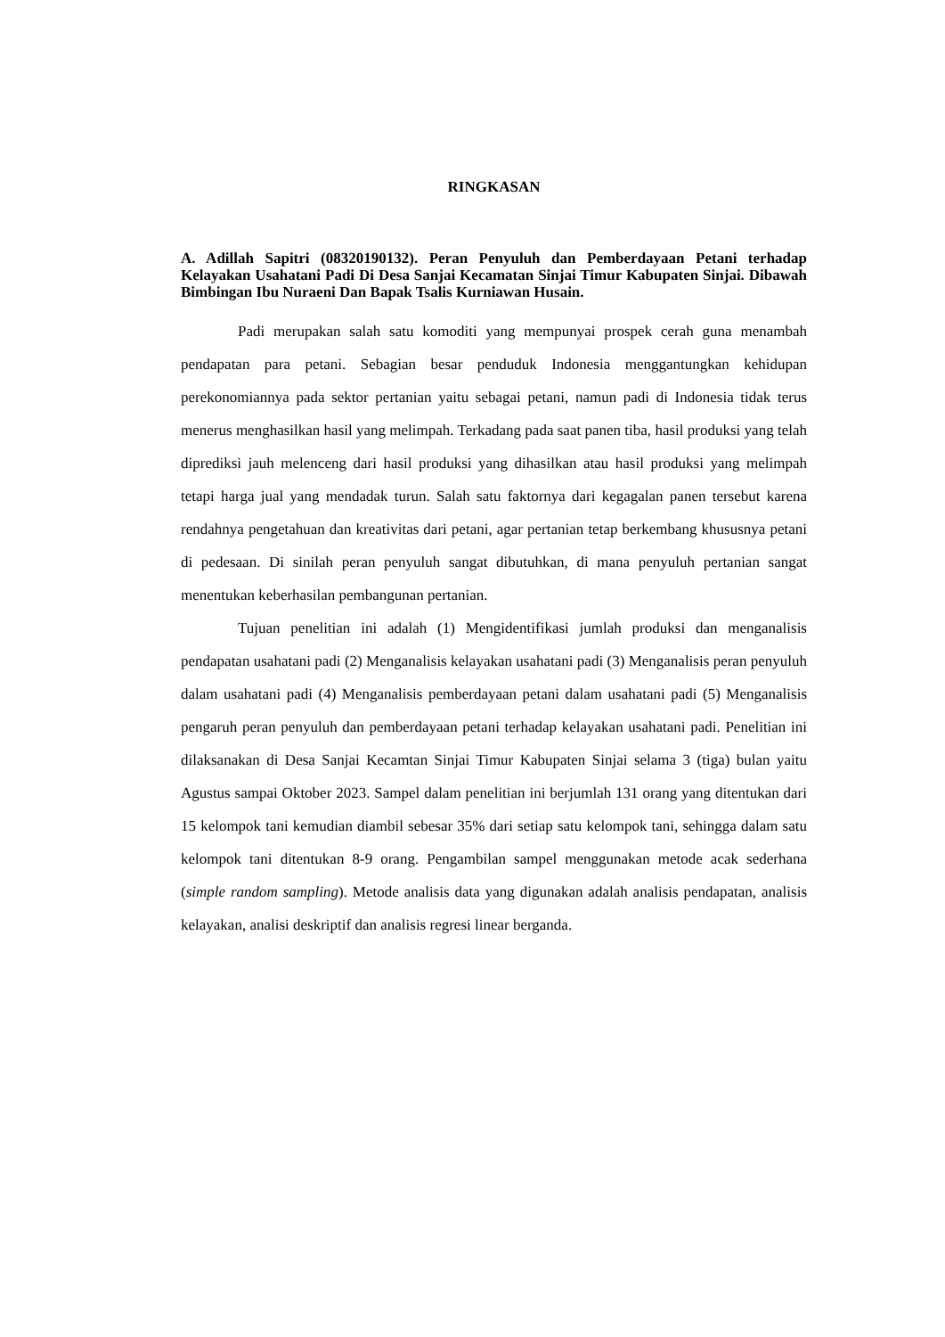RINGKASAN
A. Adillah Sapitri (08320190132). Peran Penyuluh dan Pemberdayaan Petani terhadap Kelayakan Usahatani Padi Di Desa Sanjai Kecamatan Sinjai Timur Kabupaten Sinjai. Dibawah Bimbingan Ibu Nuraeni Dan Bapak Tsalis Kurniawan Husain.
Padi merupakan salah satu komoditi yang mempunyai prospek cerah guna menambah pendapatan para petani. Sebagian besar penduduk Indonesia menggantungkan kehidupan perekonomiannya pada sektor pertanian yaitu sebagai petani, namun padi di Indonesia tidak terus menerus menghasilkan hasil yang melimpah. Terkadang pada saat panen tiba, hasil produksi yang telah diprediksi jauh melenceng dari hasil produksi yang dihasilkan atau hasil produksi yang melimpah tetapi harga jual yang mendadak turun. Salah satu faktornya dari kegagalan panen tersebut karena rendahnya pengetahuan dan kreativitas dari petani, agar pertanian tetap berkembang khususnya petani di pedesaan. Di sinilah peran penyuluh sangat dibutuhkan, di mana penyuluh pertanian sangat menentukan keberhasilan pembangunan pertanian.
Tujuan penelitian ini adalah (1) Mengidentifikasi jumlah produksi dan menganalisis pendapatan usahatani padi (2) Menganalisis kelayakan usahatani padi (3) Menganalisis peran penyuluh dalam usahatani padi (4) Menganalisis pemberdayaan petani dalam usahatani padi (5) Menganalisis pengaruh peran penyuluh dan pemberdayaan petani terhadap kelayakan usahatani padi. Penelitian ini dilaksanakan di Desa Sanjai Kecamtan Sinjai Timur Kabupaten Sinjai selama 3 (tiga) bulan yaitu Agustus sampai Oktober 2023. Sampel dalam penelitian ini berjumlah 131 orang yang ditentukan dari 15 kelompok tani kemudian diambil sebesar 35% dari setiap satu kelompok tani, sehingga dalam satu kelompok tani ditentukan 8-9 orang. Pengambilan sampel menggunakan metode acak sederhana (simple random sampling). Metode analisis data yang digunakan adalah analisis pendapatan, analisis kelayakan, analisi deskriptif dan analisis regresi linear berganda.